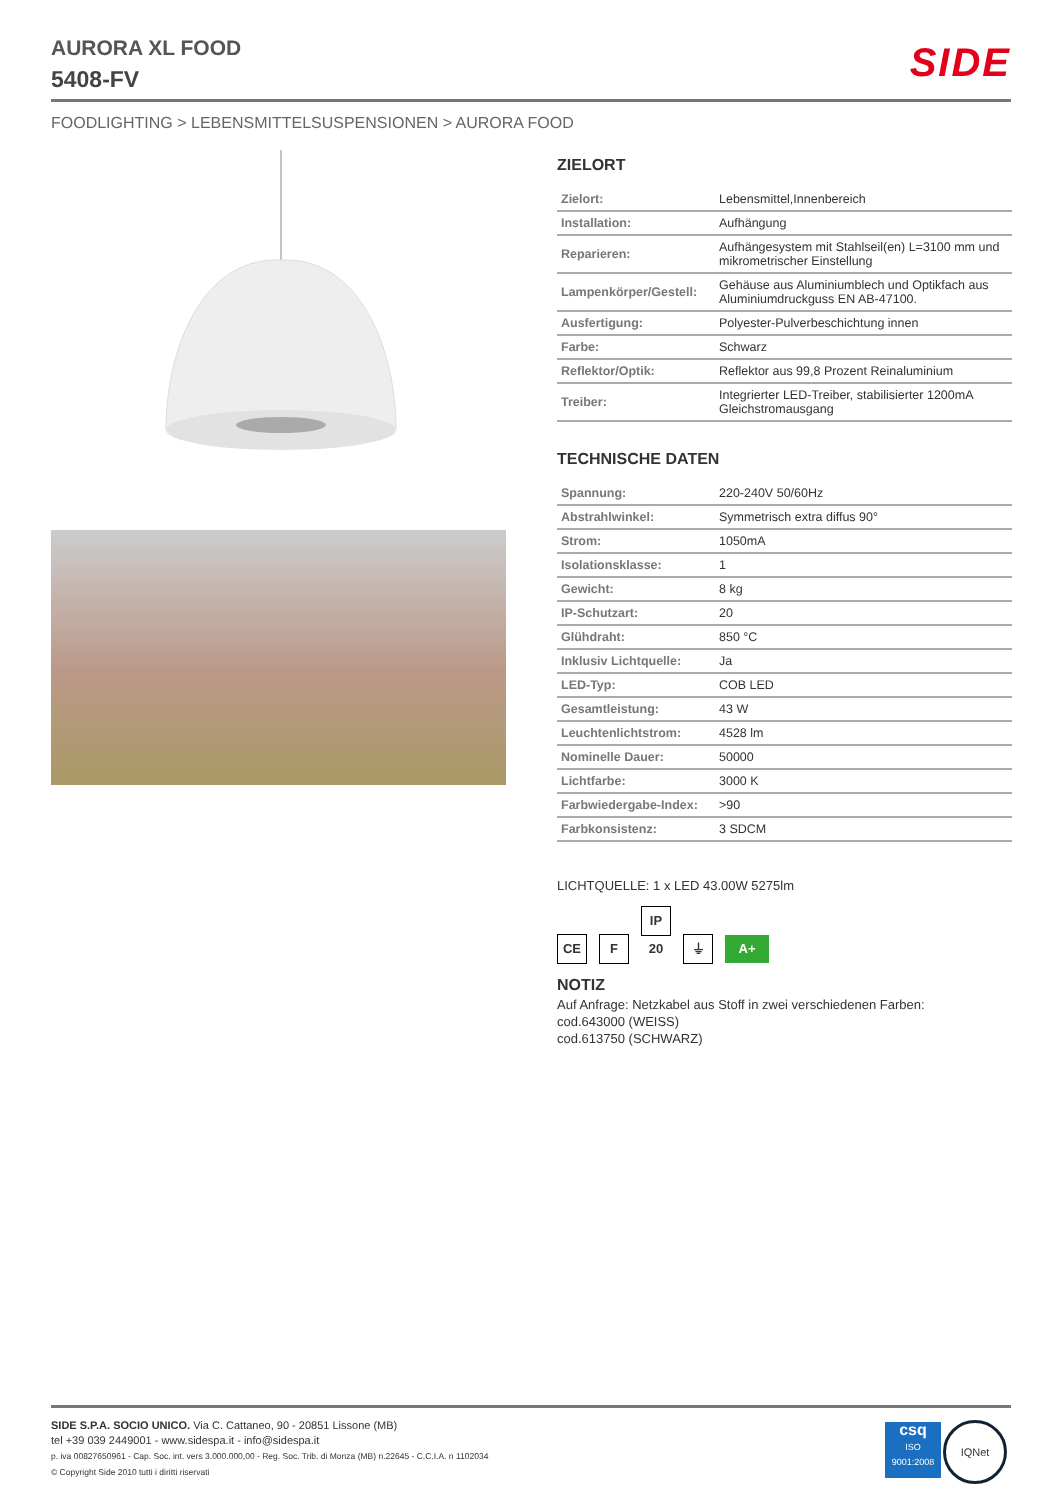AURORA XL FOOD
5408-FV
SIDE
FOODLIGHTING > LEBENSMITTELSUSPENSIONEN > AURORA FOOD
ZIELORT
| Zielort: | Lebensmittel,Innenbereich |
| Installation: | Aufhängung |
| Reparieren: | Aufhängesystem mit Stahlseil(en) L=3100 mm und mikrometrischer Einstellung |
| Lampenkörper/Gestell: | Gehäuse aus Aluminiumblech und Optikfach aus Aluminiumdruckguss EN AB-47100. |
| Ausfertigung: | Polyester-Pulverbeschichtung innen |
| Farbe: | Schwarz |
| Reflektor/Optik: | Reflektor aus 99,8 Prozent Reinaluminium |
| Treiber: | Integrierter LED-Treiber, stabilisierter 1200mA Gleichstromausgang |
TECHNISCHE DATEN
| Spannung: | 220-240V 50/60Hz |
| Abstrahlwinkel: | Symmetrisch extra diffus 90° |
| Strom: | 1050mA |
| Isolationsklasse: | 1 |
| Gewicht: | 8 kg |
| IP-Schutzart: | 20 |
| Glühdraht: | 850 °C |
| Inklusiv Lichtquelle: | Ja |
| LED-Typ: | COB LED |
| Gesamtleistung: | 43 W |
| Leuchtenlichtstrom: | 4528 lm |
| Nominelle Dauer: | 50000 |
| Lichtfarbe: | 3000 K |
| Farbwiedergabe-Index: | >90 |
| Farbkonsistenz: | 3 SDCM |
LICHTQUELLE: 1 x LED 43.00W 5275lm
CE F IP 20 ⏚ A+
NOTIZ
Auf Anfrage: Netzkabel aus Stoff in zwei verschiedenen Farben:
cod.643000 (WEISS)
cod.613750 (SCHWARZ)
SIDE S.P.A. SOCIO UNICO. Via C. Cattaneo, 90 - 20851 Lissone (MB)
tel +39 039 2449001 - www.sidespa.it - info@sidespa.it
p. iva 00827650961 - Cap. Soc. int. vers 3.000.000,00 - Reg. Soc. Trib. di Monza (MB) n.22645 - C.C.I.A. n 1102034
© Copyright Side 2010 tutti i diritti riservati
csq
ISO 9001:2008
IQNet